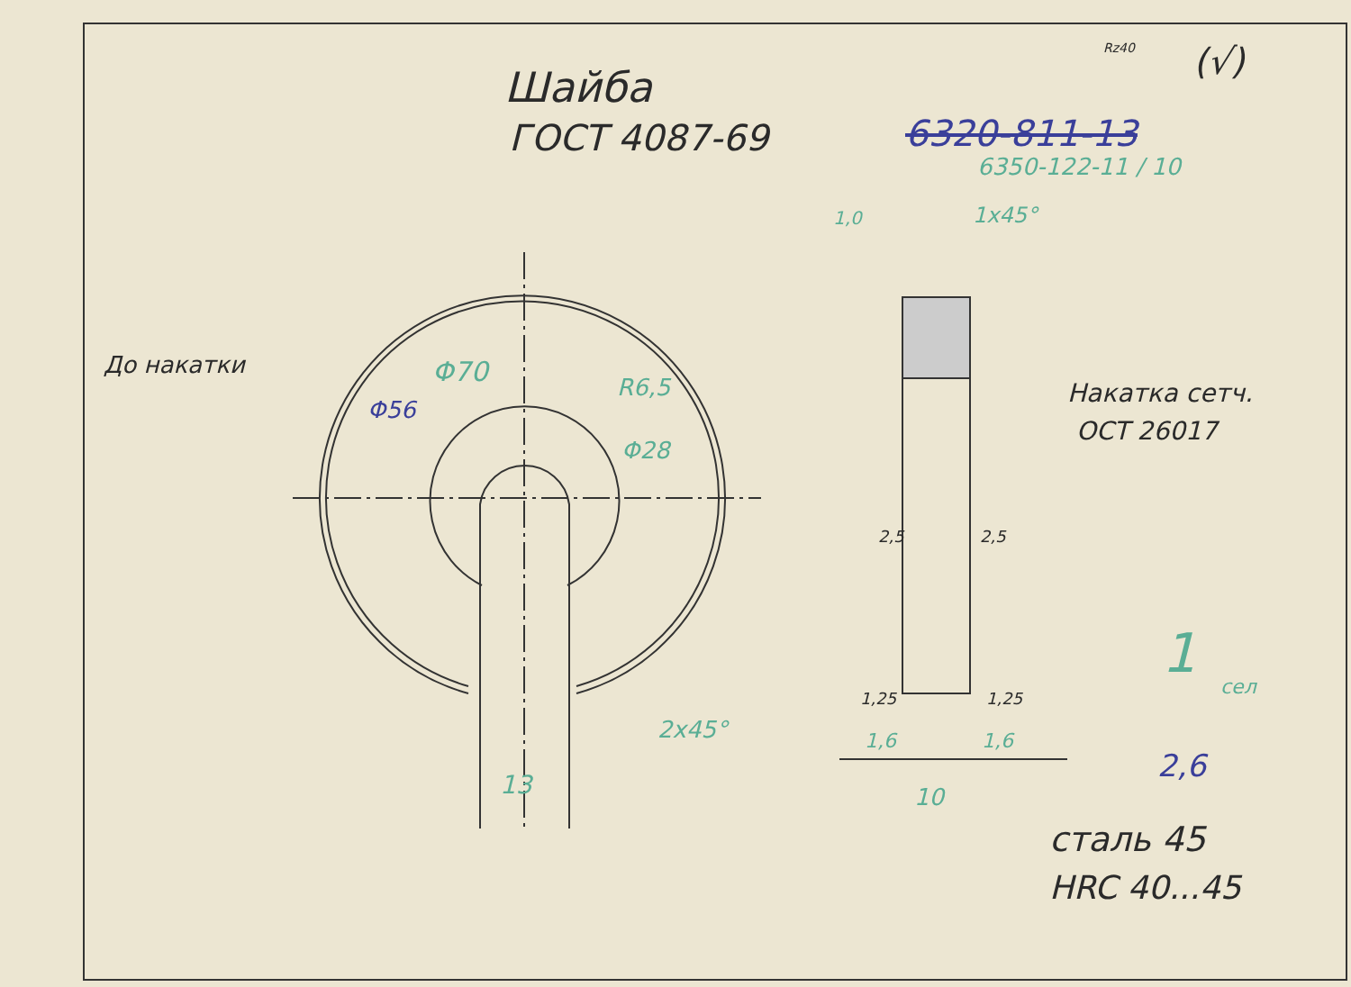Шайба
ГОСТ 4087-69 6320-811-13
6350-122-11 / 10
Rz40 (√)
1x45°
1,0
До накатки Φ70
Φ56
R6,5
Φ28
Накатка сетч.
ОСТ 26017
2,5 2,5
1,25 1,25
1,6 1,6
2x45°
13 10
1
сел
2,6
сталь 45
HRC 40...45